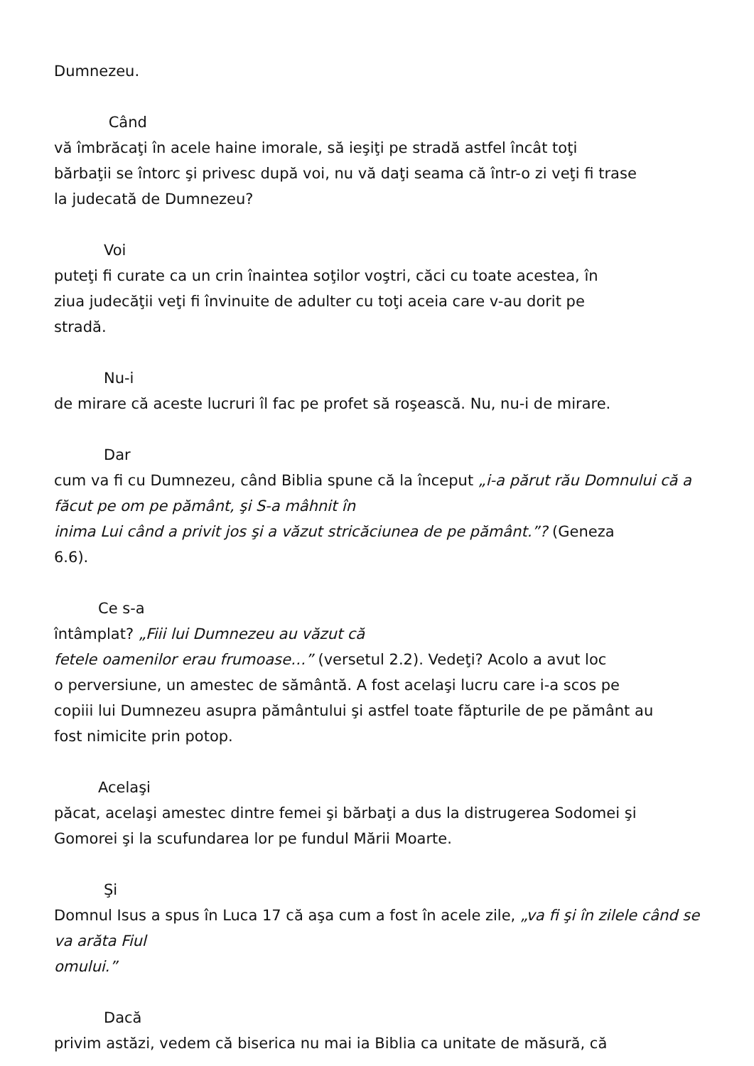Dumnezeu.
Când
vă îmbrăcaţi în acele haine imorale, să ieşiţi pe stradă astfel încât toţi
bărbaţii se întorc şi privesc după voi, nu vă daţi seama că într-o zi veţi fi trase
la judecată de Dumnezeu?
Voi
puteţi fi curate ca un crin înaintea soţilor voştri, căci cu toate acestea, în
ziua judecăţii veţi fi învinuite de adulter cu toţi aceia care v-au dorit pe
stradă.
Nu-i
de mirare că aceste lucruri îl fac pe profet să roşească. Nu, nu-i de mirare.
Dar
cum va fi cu Dumnezeu, când Biblia spune că la început „i-a părut rău Domnului că a făcut pe om pe pământ, şi S-a mâhnit în
inima Lui când a privit jos şi a văzut stricăciunea de pe pământ.”? (Geneza
6.6).
Ce s-a
întâmplat? „Fiii lui Dumnezeu au văzut că
fetele oamenilor erau frumoase…” (versetul 2.2). Vedeţi? Acolo a avut loc
o perversiune, un amestec de sământă. A fost acelaşi lucru care i-a scos pe
copiii lui Dumnezeu asupra pământului şi astfel toate făpturile de pe pământ au
fost nimicite prin potop.
Acelaşi
păcat, acelaşi amestec dintre femei şi bărbaţi a dus la distrugerea Sodomei şi
Gomorei şi la scufundarea lor pe fundul Mării Moarte.
Şi
Domnul Isus a spus în Luca 17 că aşa cum a fost în acele zile, „va fi şi în zilele când se va arăta Fiul
omului.”
Dacă
privim astăzi, vedem că biserica nu mai ia Biblia ca unitate de măsură, că